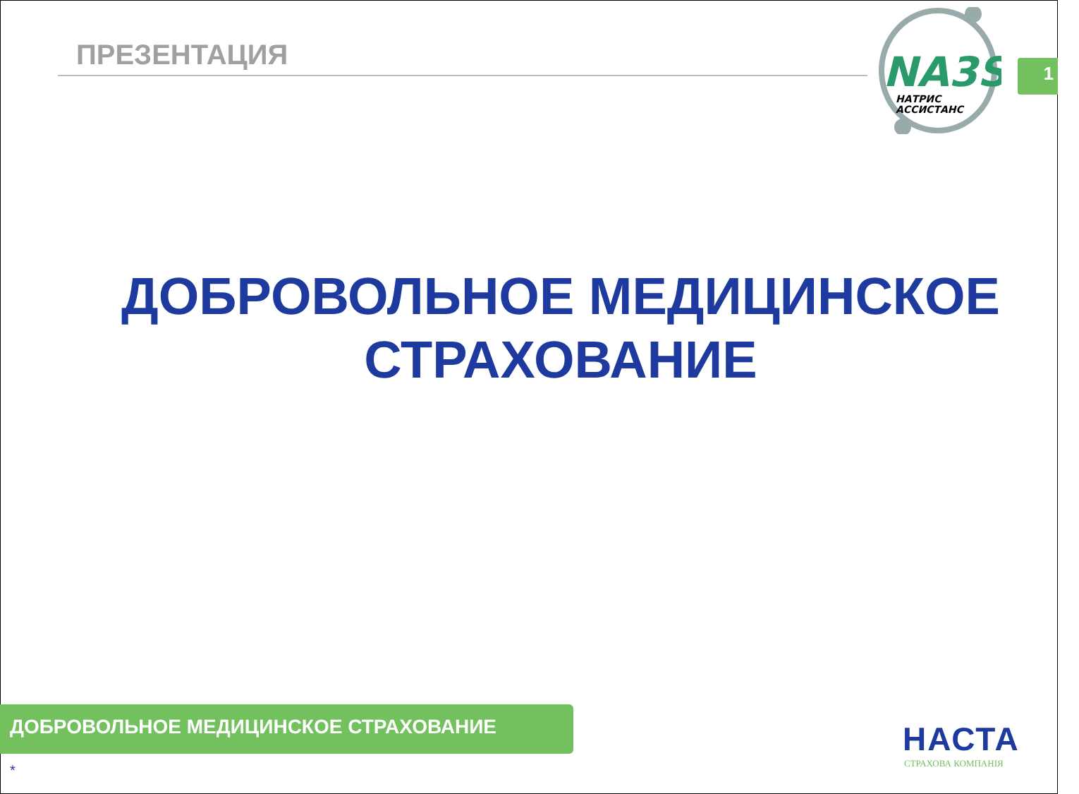ПРЕЗЕНТАЦИЯ
NA3S
НАТРИС
АССИСТАНС
1
ДОБРОВОЛЬНОЕ МЕДИЦИНСКОЕ
СТРАХОВАНИЕ
ДОБРОВОЛЬНОЕ МЕДИЦИНСКОЕ СТРАХОВАНИЕ
*
НАСТА
СТРАХОВА КОМПАНІЯ